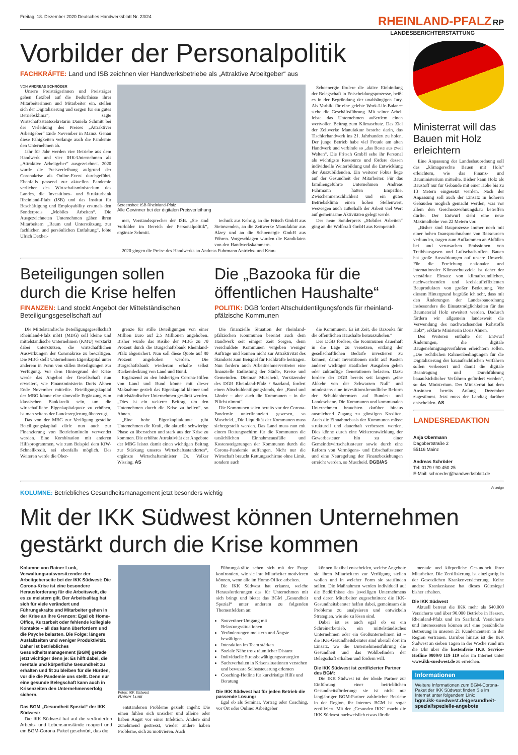Freitag, 18. Dezember 2020 Deutsches Handwerksblatt Nr. 23/24 RHEINLAND-PFALZ RP
LANDESBERICHTERSTATTUNG
Vorbilder der Personalpolitik
FACHKRÄFTE: Land und ISB zeichnen vier Handwerksbetriebe als „Attraktive Arbeitgeber“ aus
VON ANDREAS SCHRÖDER
Unsere Preisträgerinnen und Preisträger gehen flexibel auf die Bedürfnisse ihrer Mitarbeiterinnen und Mitarbeiter ein, stellen sich der Digitalisierung und sorgen für ein gutes Betriebsklima“, sagte Wirtschaftsstaatssekretärin Daniela Schmitt bei der Verleihung des Preises „Attraktiver Arbeitgeber“ Ende November in Mainz. Genau diese Fähigkeiten verlange auch die Pandemie den Unternehmen ab.
Jahr für Jahr werden vier Betriebe aus dem Handwerk und vier IHK-Unternehmen als „Attraktive Arbeitgeber“ ausgezeichnet. 2020 wurde die Preisverleihung aufgrund der Coronakrise als Online-Event durchgeführt. Ebenfalls passend zur aktuellen Pandemie verliehen des Wirtschaftsministerium des Landes, die Investitions- und Strukturbank Rheinland-Pfalz (ISB) und das Institut für Beschäftigung und Employability erstmals den Sonderpreis „Mobiles Arbeiten“. Die Ausgezeichneten Unternehmen gäben ihren Mitarbeitern „Raum und Unterstützung zur fachlichen und persönlichen Entfaltung“, lobte Ulrich Dexhei-
Screenshot: ISB Rheinland-Pfalz
Alle Gewinner bei der digitalen Preisverleihung
mer, Vorstandssprecher der ISB. „Sie sind Vorbilder im Bereich der Personalpolitik“, ergänzte Schmitt.
technik aus Kehrig, an die Fritsch GmbH aus Steinwenden, an die Zeitwerke Manufaktur aus Alzey und an die Schoenergie GmbH aus Föhren. Vorgeschlagen wurden die Kandidaten von den Handwerkskammern.
2020 gingen die Preise des Handwerks an Andreas Fuhrmann Antriebs- und Kran-
Schoenergie fördere die aktive Einbindung der Belegschaft in Entscheidungsprozesse, heißt es in der Begründung der unabhängigen Jury. Als Vorbild für eine gelebte Work-Life-Balance stehe die Geschäftsführung. Mit seiner Arbeit leiste das Unternehmen außerdem einen wertvollen Beitrag zum Klimaschutz. Das Ziel der Zeitwerke Manufaktur bestehe darin, das Tischlerhandwerk ins 21. Jahrhundert zu holen. Der junge Betrieb habe viel Freude am alten Handwerk und verbinde so „das Beste aus zwei Welten“. Die Fritsch GmbH sehe ihr Personal als wichtigste Ressource und fördere dessen individuelle Weiterbildung und die Entwicklung der Auszubildenden. Ein weiterer Fokus liege auf der Gesundheit der Mitarbeiter. Für das familiengeführte Unternehmen Andreas Fuhrmann hätten Empathie, Zwischenmenschlichkeit und ein gutes Betriebsklima einen hohen Stellenwert, weswegen auch außerhalb der Arbeit viel Wert auf gemeinsame Aktivitäten gelegt werde.
Der neue Sonderpreis „Mobiles Arbeiten“ ging an die Wolfcraft GmbH aus Kempenich.
Beteiligungen sollen durch die Krise helfen
FINANZEN: Land stockt Angebot der Mittelständischen Beteiligungsgesellschaft auf
Die Mittelständische Beteiligungsgesellschaft Rheinland-Pfalz mbH (MBG) soll kleine und mittelständische Unternehmen (KMU) verstärkt dabei unterstützen, die wirtschaftlichen Auswirkungen der Coronakrise zu bewältigen. Die MBG stellt Unternehmen Eigenkapital unter anderem in Form von stillen Beteiligungen zur Verfügung. Vor dem Hintergrund der Krise werde das Angebot der Gesellschaft nun erweitert, wie Finanzministerin Doris Ahnen Ende November mitteilte. Beteiligungskapital der MBG könne eine sinnvolle Ergänzung zum klassischen Bankkredit sein, um die wirtschaftliche Eigenkapitalquote zu erhöhen, ist man seitens der Landesregierung überzeugt.
Das von der MBG zur Verfügung gestellte Beteiligungskapital dürfe nun auch zur Finanzierung von Betriebsmitteln verwendet werden. Eine Kombination mit anderen Hilfsprogrammen, wie zum Beispiel dem KfW-Schnellkredit, sei ebenfalls möglich. Des Weiteren werde die Ober-
grenze für stille Beteiligungen von einer Million Euro auf 2,5 Millionen angehoben. Bisher wurde das Risiko der MBG zu 70 Prozent durch die Bürgschaftsbank Rheinland-Pfalz abgesichert. Nun soll diese Quote auf 80 Prozent angehoben werden. Die Bürgschaftsbank wiederum erhalte selbst Rückendeckung von Land und Bund.
Ergänzend zu den bisherigen Corona-Hilfen von Land und Bund könne mit dieser Maßnahme gezielt das Eigenkapital kleiner und mittelständischer Unternehmen gestärkt werden. „Dies ist ein weiterer Beitrag, um den Unternehmen durch die Krise zu helfen“, so Ahnen.
„Eine hohe Eigenkapitalquote gibt Unternehmen die Kraft, die aktuelle schwierige Phase zu überstehen und stark aus der Krise zu kommen. Die erhöhte Attraktivität der Angebote der MBG leistet damit einen wichtigen Beitrag zur Stärkung unseres Wirtschaftsstandortes“, ergänzte Wirtschaftsminister Dr. Volker Wissing. AS
Die „Bazooka für die öffentlichen Haushalte“
POLITIK: DGB fordert Altschuldentilgungsfonds für rheinland-pfälzische Kommunen
Die finanzielle Situation der rheinland-pfälzischen Kommunen bereitet auch dem Handwerk seit einiger Zeit Sorgen, denn verschuldete Kommunen vergeben weniger Aufträge und können nicht zur Attraktivität des Standorts zum Beispiel für Fachkräfte beitragen. Nun fordern auch Arbeitnehmervertreter eine finanzielle Entlastung der Städte, Kreise und Gemeinden. Dietmar Muscheid, Vorsitzender des DGB Rheinland-Pfalz / Saarland, fordert einen Altschuldentilgungsfonds, der „Bund und Länder – aber auch die Kommunen – in die Pflicht nimmt“.
Die Kommunen seien bereits vor der Corona-Pandemie unterfinanziert gewesen, so Muscheid. „Die Liquidität der Kommunen muss sichergestellt werden. Das Land muss nun mit einem Rettungsschirm für die Kommunen die tatsächlichen Einnahmeausfälle und Kostensteigerungen der Kommunen durch die Corona-Pandemie auffangen. Nicht nur die Wirtschaft braucht Rettungsschirme ohne Limit, sondern auch
die Kommunen. Es ist Zeit, die Bazooka für die öffentlichen Haushalte herauszuholen.“
Der DGB fordere, die Kommunen dauerhaft in die Lage zu versetzen, entlang der gesellschaftlichen Bedarfe investieren zu können, damit Investitionen nicht auf Kosten anderer wichtiger staatlicher Ausgaben gehen oder zukünftige Generationen belasten. Dazu fordere der DGB bereits seit langem „eine Abkehr von der Schwarzen Null“ und mindestens eine investitionsfreundliche Reform der Schuldenbremsen auf Bundes- und Landesebene. Die Kommunen und kommunalen Unternehmen brauchten darüber hinaus ausreichend Zugang zu günstigen Krediten. Auch die Einnahmebasis der Kommunen müsse strukturell und dauerhaft verbessert werden. Dies könne durch eine Weiterentwicklung der Gewerbesteuer hin zu einer Gemeindewirtschaftssteuer sowie durch eine Reform von Vermögens- und Erbschaftssteuer und eine Neuregelung der Finanzbeziehungen erreicht werden, so Muscheid. DGB/AS
Ministerrat will das Bauen mit Holz erleichtern
Eine Anpassung der Landesbauordnung soll das „klimagerechte Bauen mit Holz“ erleichtern, wie das Finanz- und Bauministerium mitteilte. Bisher kann Holz als Baustoff nur für Gebäude mit einer Höhe bis zu 13 Metern eingesetzt werden. Nach der Anpassung soll auch der Einsatz in höheren Gebäuden möglich gemacht werden, was vor allem den Geschosswohnungsbau betreffen dürfte. Der Entwurf sieht eine neue Maximalhöhe von 22 Metern vor.
„Bisher sind Bauprozesse immer noch mit einer hohen Inanspruchnahme von Ressourcen verbunden, tragen zum Aufkommen an Abfällen bei und verursachen Emissionen von Treibhausgasen und Luftschadstoffen. Bauen hat große Auswirkungen auf unsere Umwelt. Für die Erreichung nationaler und internationaler Klimaschutzziele ist daher der verstärkte Einsatz von klimafreundlichen, nachwachsenden und kreislauffeffizienten Bauprodukten von großer Bedeutung. Vor diesem Hintergrund begrüße ich sehr, dass mit den Änderungen der Landesbauordnung insbesondere die Einsatzmöglichkeiten für das Baumaterial Holz erweitert werden. Dadurch fördern wir allgemein landesweit die Verwendung des nachwachsenden Rohstoffs Holz“, erklärte Ministerin Doris Ahnen.
Des Weiteren enthalte der Entwurf Änderungen, die digitale Baugenehmigungsverfahren erleichtern sollen. „Die rechtlichen Rahmenbedingungen für die Digitalisierung der bauaufsichtlichen Verfahren sollen verbessert und damit die digitale Beantragung und Durchführung bauaufsichtlicher Verfahren gefördert werden“, so das Ministerium. Der Ministerrat hat dem Ansinnen bereits Anfang Dezember zugestimmt. Jetzt muss der Landtag darüber entscheiden. AS
LANDESREDAKTION
Anja Obermann
Dagobertstraße 2
55116 Mainz
Andreas Schröder
Tel: 0179 / 90 450 25
E-Mail: schroeder@handwerksblatt.de
Anzeige
KOLUMNE: Betriebliches Gesundheitsmanagement jetzt besonders wichtig
Mit der IKK Südwest können Unternehmen gestärkt durch die Krise kommen
Kolumne von Rainer Lunk, Verwaltungsratsvorsitzender der Arbeitgeberseite bei der IKK Südwest: Die Corona-Krise ist eine besondere Herausforderung für die Arbeitswelt, die es zu meistern gilt. Der Arbeitsalltag hat sich für viele verändert und Führungskräfte und Mitarbeiter gehen in der Krise an ihre Grenzen: Egal ob Home-Office, Kurzarbeit oder fehlende kollegiale Kontakte – all das kann überfordern und die Psyche belasten. Die Folge: längere Ausfallzeiten und weniger Produktivität. Daher ist betriebliches Gesundheitsmanagement (BGM) gerade jetzt wichtiger denn je: Es hilft dabei, die mentale und körperliche Gesundheit zu erhalten und fit zu bleiben für die Hürden, vor die die Pandemie uns stellt. Denn nur eine gesunde Belegschaft kann auch in Krisenzeiten den Unternehmenserfolg sichern.
Das BGM „Gesundheit Spezial“ der IKK Südwest:
Die IKK Südwest hat auf die veränderten Arbeits- und Lebensumstände reagiert und ein BGM-Corona-Paket geschnürt, das die
Fotos: IKK Südwest
Rainer Lunk
entstandenen Probleme gezielt angeht: Die einen fühlen sich unsicher und alleine oder haben Angst vor einer Infektion. Andere sind zunehmend gestresst, wieder andere haben Probleme, sich zu motivieren. Auch
Führungskräfte sehen sich mit der Frage konfrontiert, wie sie ihre Mitarbeiter motivieren können, wenn alle im Home-Office arbeiten.
Die IKK Südwest hat erkannt, welche Herausforderungen das für Unternehmen mit sich bringt und bietet das BGM „Gesundheit Spezial“ unter anderem zu folgenden Themenfeldern an:
Souveräner Umgang mit Belastungssituationen
Veränderungen meistern und Ängste bewältigen
Interaktion im Team stärken
Soziale Nähe trotz räumlicher Distanz
Individuelle Stressbewältigungsstrategien
Suchtverhalten in Krisensituationen verstehen und bewusste Selbststeuerung erlernen
Coaching-Hotline für kurzfristige Hilfe und Beratung
Die IKK Südwest hat für jeden Betrieb die passende Lösung:
Egal ob als Seminar, Vortrag oder Coaching, vor Ort oder Online: Arbeitgeber
können flexibel entscheiden, welche Angebote sie ihren Mitarbeitern zur Verfügung stellen wollen und in welcher Form sie stattfinden sollen. Die Maßnahmen werden individuell auf die Bedürfnisse des jeweiligen Unternehmens und deren Mitarbeiter zugeschnitten: die IKK-Gesundheitsberater helfen dabei, gemeinsam die Probleme zu analysieren und entwickeln Strategien, wie sie zu lösen sind.
Dabei ist es auch egal ob es ein Schreinerbetrieb, ein mittelständisches Unternehmen oder ein Großunternehmen ist – die IKK-Gesundheitsberater sind überall dort im Einsatz, wo die Unternehmensführung die Gesundheit und das Wohlbefinden der Belegschaft erhalten und fördern will.
Die IKK Südwest ist zertifizierter Partner des BGM:
Die IKK Südwest ist der ideale Partner zur Einführung einer betrieblichen Gesundheitsförderung: sie ist nicht nur langjähriger BGM-Partner zahlreicher Betriebe in der Region, ihr internes BGM ist sogar zertifiziert. Mit der „Gesunden IKK“ macht die IKK Südwest nachweislich etwas für die
mentale und körperliche Gesundheit ihrer Mitarbeiter. Die Zertifizierung ist einzigartig in der Gesetzlichen Krankenversicherung. Keine andere Krankenkasse hat dieses Gütesiegel bisher erhalten.
Die IKK Südwest
Aktuell betreut die IKK mehr als 640.000 Versicherte und über 90.000 Betriebe in Hessen, Rheinland-Pfalz und im Saarland. Versicherte und Interessenten können auf eine persönliche Betreuung in unseren 21 Kundencentern in der Region vertrauen. Darüber hinaus ist die IKK Südwest an sieben Tagen in der Woche rund um die Uhr über die kostenfreie IKK Service-Hotline 0800/0 119 119 oder im Internet unter www.ikk-suedwest.de zu erreichen.
Informationen
Weitere Informationen zum BGM-Corona-Paket der IKK Südwest finden Sie im Internet unter folgendem Link:
bgm.ikk-suedwest.de/gesundheit-spezial/spezielle-angebote